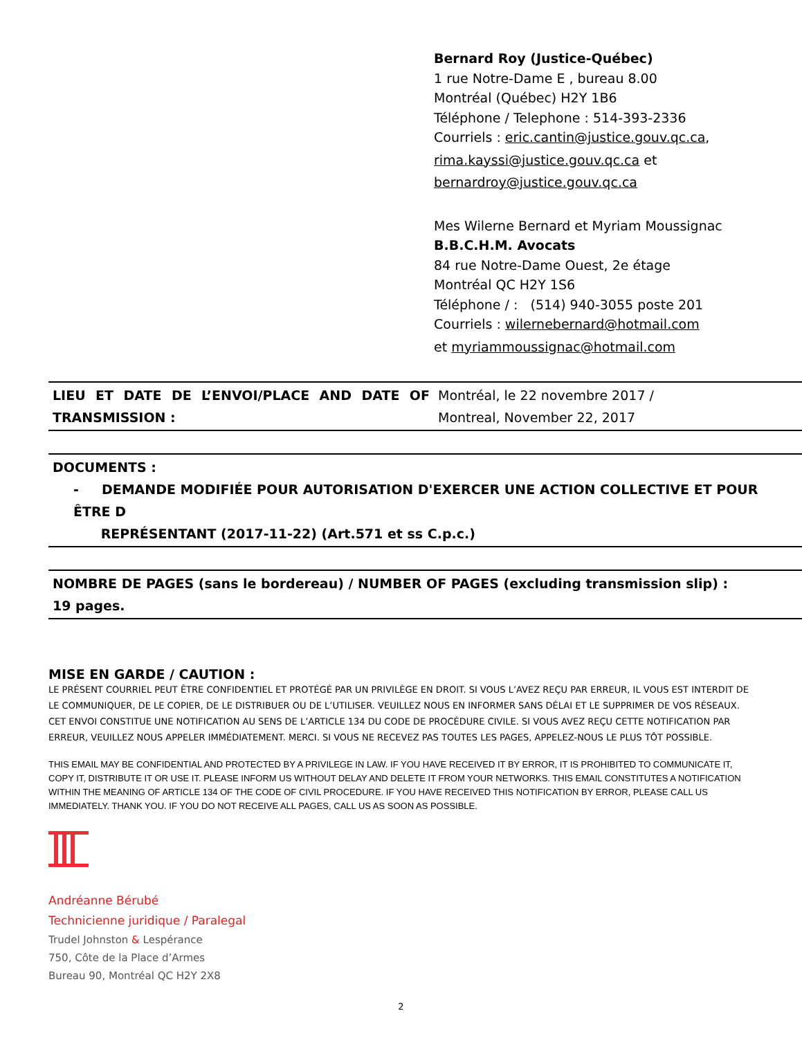Bernard Roy (Justice-Québec)
1 rue Notre-Dame E , bureau 8.00
Montréal (Québec) H2Y 1B6
Téléphone / Telephone : 514-393-2336
Courriels : eric.cantin@justice.gouv.qc.ca,
rima.kayssi@justice.gouv.qc.ca et
bernardroy@justice.gouv.qc.ca
Mes Wilerne Bernard et Myriam Moussignac
B.B.C.H.M. Avocats
84 rue Notre-Dame Ouest, 2e étage
Montréal QC H2Y 1S6
Téléphone / : (514) 940-3055 poste 201
Courriels : wilernebernard@hotmail.com
et myriammoussignac@hotmail.com
| LIEU ET DATE DE L’ENVOI/PLACE AND DATE OF TRANSMISSION : | Montréal, le 22 novembre 2017 / Montreal, November 22, 2017 |
| DOCUMENTS : - DEMANDE MODIFIÉE POUR AUTORISATION D'EXERCER UNE ACTION COLLECTIVE ET POUR ÊTRE D REPRÉSENTANT (2017-11-22) (Art.571 et ss C.p.c.) |
| NOMBRE DE PAGES (sans le bordereau) / NUMBER OF PAGES (excluding transmission slip) : 19 pages. |
MISE EN GARDE / CAUTION :
LE PRÉSENT COURRIEL PEUT ÊTRE CONFIDENTIEL ET PROTÉGÉ PAR UN PRIVILÈGE EN DROIT. SI VOUS L’AVEZ REÇU PAR ERREUR, IL VOUS EST INTERDIT DE LE COMMUNIQUER, DE LE COPIER, DE LE DISTRIBUER OU DE L’UTILISER. VEUILLEZ NOUS EN INFORMER SANS DÉLAI ET LE SUPPRIMER DE VOS RÉSEAUX. CET ENVOI CONSTITUE UNE NOTIFICATION AU SENS DE L’ARTICLE 134 DU CODE DE PROCÉDURE CIVILE. SI VOUS AVEZ REÇU CETTE NOTIFICATION PAR ERREUR, VEUILLEZ NOUS APPELER IMMÉDIATEMENT. MERCI. SI VOUS NE RECEVEZ PAS TOUTES LES PAGES, APPELEZ-NOUS LE PLUS TÔT POSSIBLE.
THIS EMAIL MAY BE CONFIDENTIAL AND PROTECTED BY A PRIVILEGE IN LAW. IF YOU HAVE RECEIVED IT BY ERROR, IT IS PROHIBITED TO COMMUNICATE IT, COPY IT, DISTRIBUTE IT OR USE IT. PLEASE INFORM US WITHOUT DELAY AND DELETE IT FROM YOUR NETWORKS. THIS EMAIL CONSTITUTES A NOTIFICATION WITHIN THE MEANING OF ARTICLE 134 OF THE CODE OF CIVIL PROCEDURE. IF YOU HAVE RECEIVED THIS NOTIFICATION BY ERROR, PLEASE CALL US IMMEDIATELY. THANK YOU. IF YOU DO NOT RECEIVE ALL PAGES, CALL US AS SOON AS POSSIBLE.
Andréanne Bérubé
Technicienne juridique / Paralegal
Trudel Johnston & Lespérance
750, Côte de la Place d’Armes
Bureau 90, Montréal QC H2Y 2X8
2